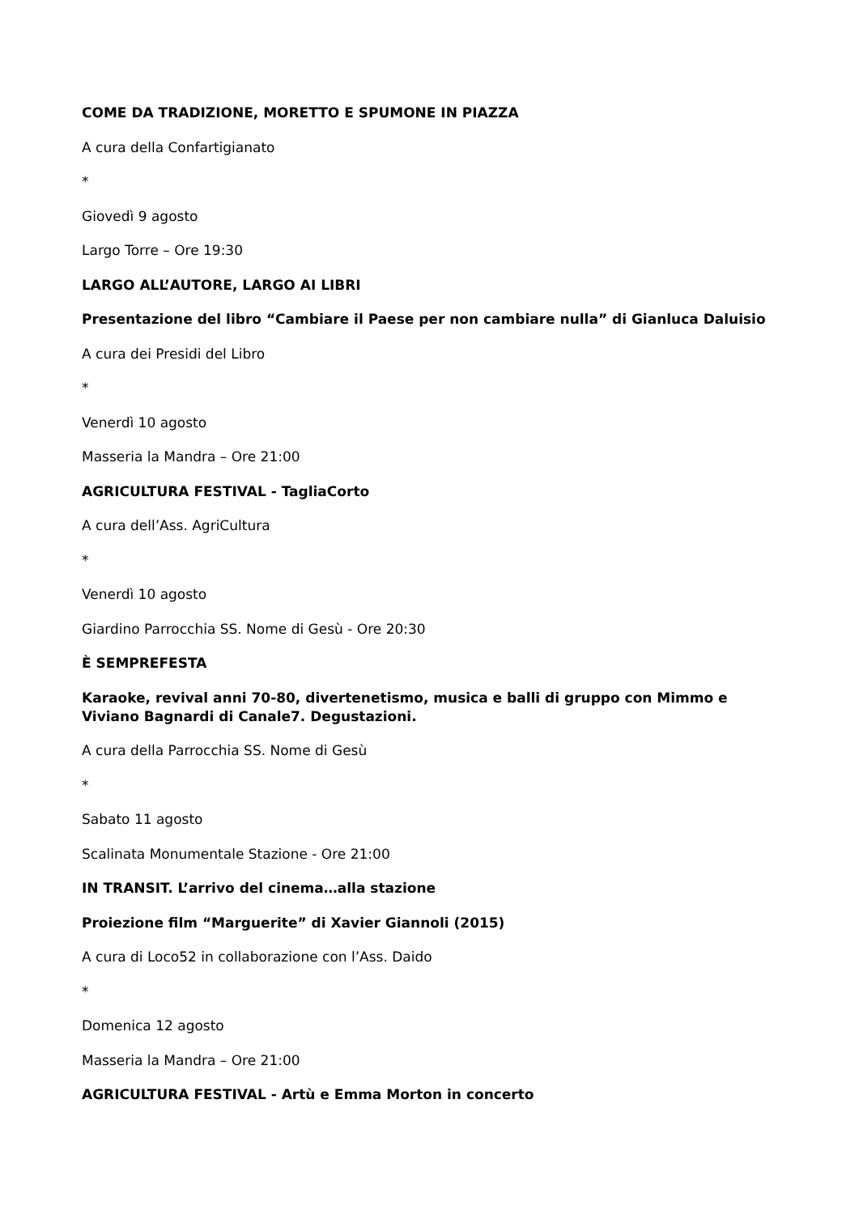COME DA TRADIZIONE, MORETTO E SPUMONE IN PIAZZA
A cura della Confartigianato
*
Giovedì 9 agosto
Largo Torre – Ore 19:30
LARGO ALL’AUTORE, LARGO AI LIBRI
Presentazione del libro “Cambiare il Paese per non cambiare nulla” di Gianluca Daluisio
A cura dei Presidi del Libro
*
Venerdì 10 agosto
Masseria la Mandra – Ore 21:00
AGRICULTURA FESTIVAL - TagliaCorto
A cura dell’Ass. AgriCultura
*
Venerdì 10 agosto
Giardino Parrocchia SS. Nome di Gesù - Ore 20:30
È SEMPREFESTA
Karaoke, revival anni 70-80, divertenetismo, musica e balli di gruppo con Mimmo e Viviano Bagnardi di Canale7. Degustazioni.
A cura della Parrocchia SS. Nome di Gesù
*
Sabato 11 agosto
Scalinata Monumentale Stazione - Ore 21:00
IN TRANSIT. L’arrivo del cinema…alla stazione
Proiezione film “Marguerite” di Xavier Giannoli (2015)
A cura di Loco52 in collaborazione con l’Ass. Daido
*
Domenica 12 agosto
Masseria la Mandra – Ore 21:00
AGRICULTURA FESTIVAL - Artù e Emma Morton in concerto